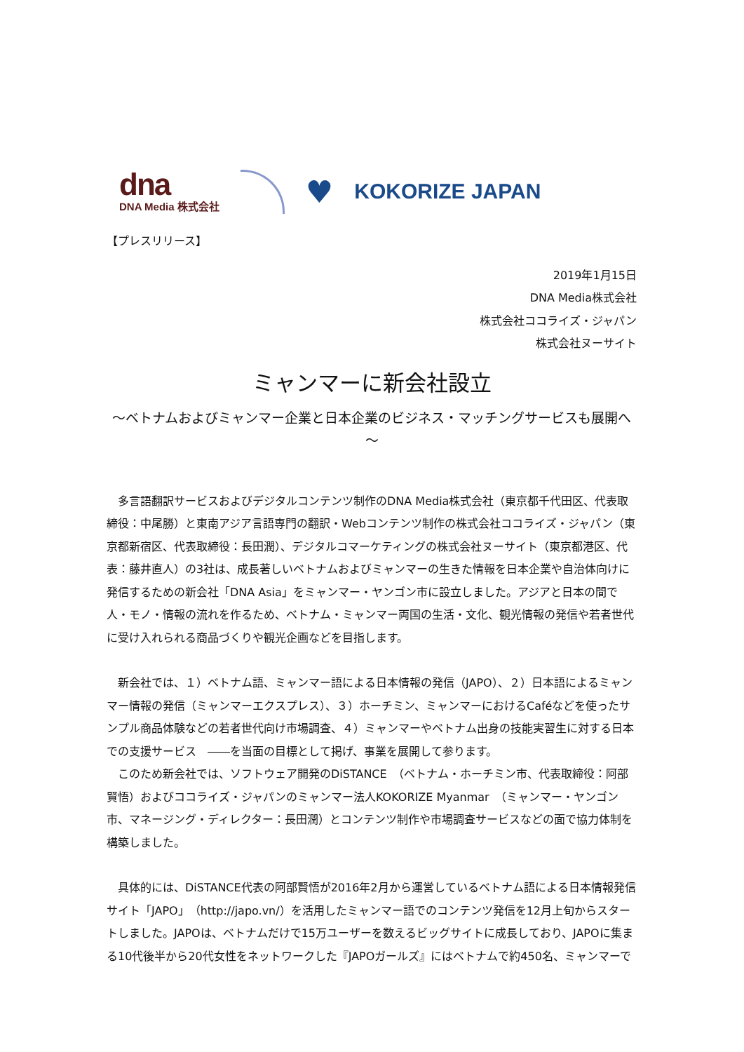dna
DNA Media 株式会社
♥
KOKORIZE JAPAN
【プレスリリース】
2019年1月15日
DNA Media株式会社
株式会社ココライズ・ジャパン
株式会社ヌーサイト
ミャンマーに新会社設立
～ベトナムおよびミャンマー企業と日本企業のビジネス・マッチングサービスも展開へ～
多言語翻訳サービスおよびデジタルコンテンツ制作のDNA Media株式会社（東京都千代田区、代表取締役：中尾勝）と東南アジア言語専門の翻訳・Webコンテンツ制作の株式会社ココライズ・ジャパン（東京都新宿区、代表取締役：長田潤）、デジタルコマーケティングの株式会社ヌーサイト（東京都港区、代表：藤井直人）の3社は、成長著しいベトナムおよびミャンマーの生きた情報を日本企業や自治体向けに発信するための新会社「DNA Asia」をミャンマー・ヤンゴン市に設立しました。アジアと日本の間で人・モノ・情報の流れを作るため、ベトナム・ミャンマー両国の生活・文化、観光情報の発信や若者世代に受け入れられる商品づくりや観光企画などを目指します。
新会社では、１）ベトナム語、ミャンマー語による日本情報の発信（JAPO）、２）日本語によるミャンマー情報の発信（ミャンマーエクスプレス）、３）ホーチミン、ミャンマーにおけるCaféなどを使ったサンプル商品体験などの若者世代向け市場調査、４）ミャンマーやベトナム出身の技能実習生に対する日本での支援サービス　――を当面の目標として掲げ、事業を展開して参ります。
このため新会社では、ソフトウェア開発のDiSTANCE　（ベトナム・ホーチミン市、代表取締役：阿部賢悟）およびココライズ・ジャパンのミャンマー法人KOKORIZE Myanmar　（ミャンマー・ヤンゴン市、マネージング・ディレクター：長田潤）とコンテンツ制作や市場調査サービスなどの面で協力体制を構築しました。
具体的には、DiSTANCE代表の阿部賢悟が2016年2月から運営しているベトナム語による日本情報発信サイト「JAPO」（http://japo.vn/）を活用したミャンマー語でのコンテンツ発信を12月上旬からスタートしました。JAPOは、ベトナムだけで15万ユーザーを数えるビッグサイトに成長しており、JAPOに集まる10代後半から20代女性をネットワークした『JAPOガールズ』にはベトナムで約450名、ミャンマーで